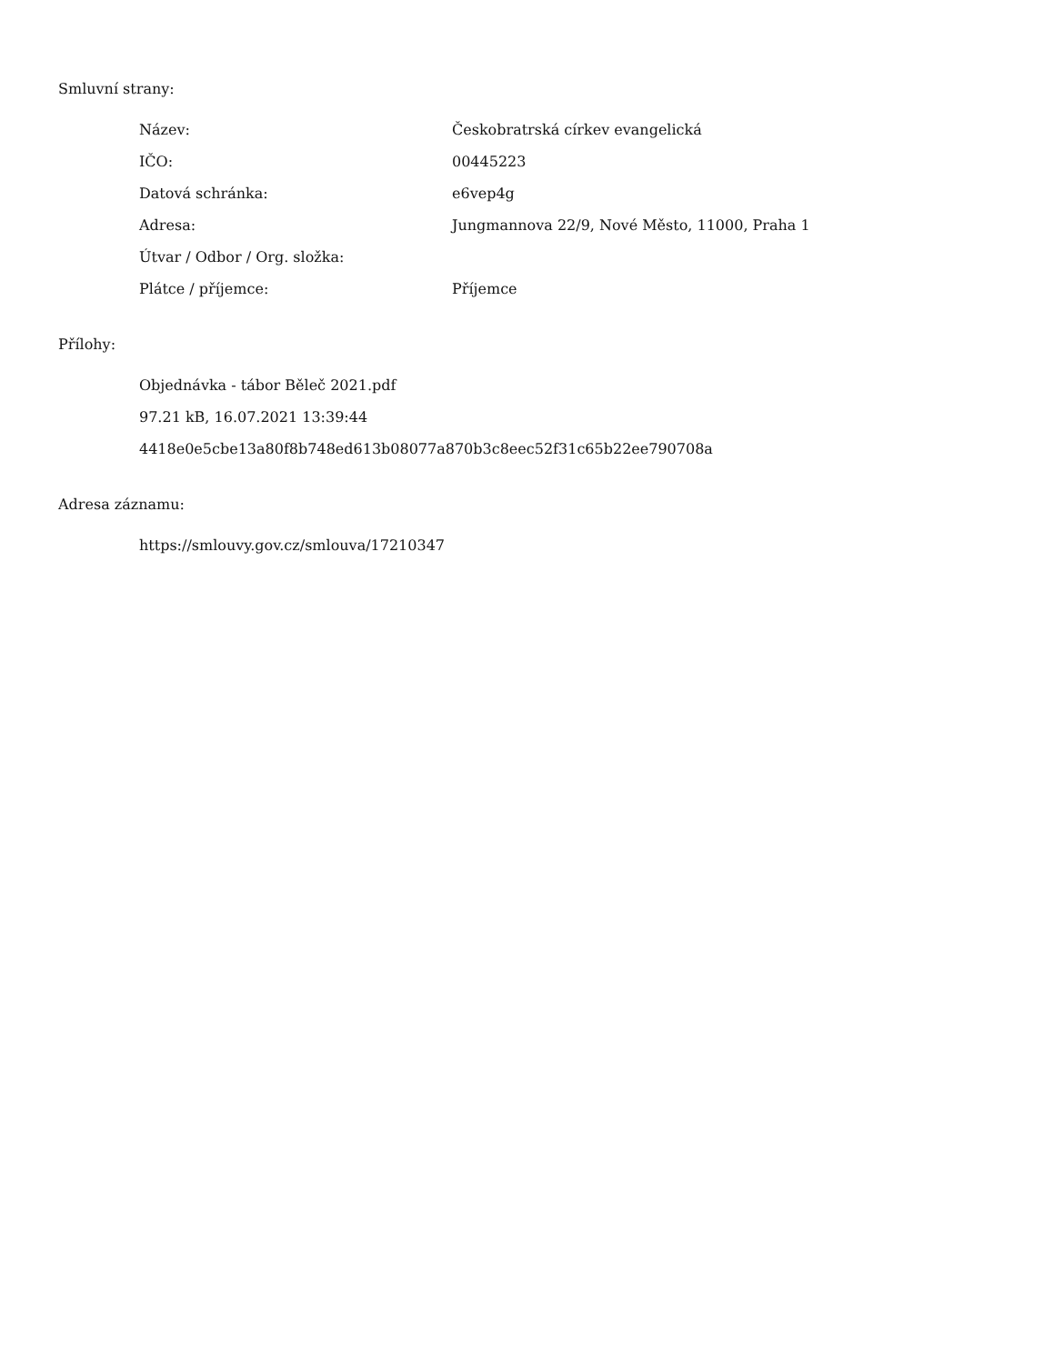Smluvní strany:
| Název: | Českobratrská církev evangelická |
| IČO: | 00445223 |
| Datová schránka: | e6vep4g |
| Adresa: | Jungmannova 22/9, Nové Město, 11000, Praha 1 |
| Útvar / Odbor / Org. složka: | |
| Plátce / příjemce: | Příjemce |
Přílohy:
Objednávka - tábor Běleč 2021.pdf
97.21 kB, 16.07.2021 13:39:44
4418e0e5cbe13a80f8b748ed613b08077a870b3c8eec52f31c65b22ee790708a
Adresa záznamu:
https://smlouvy.gov.cz/smlouva/17210347